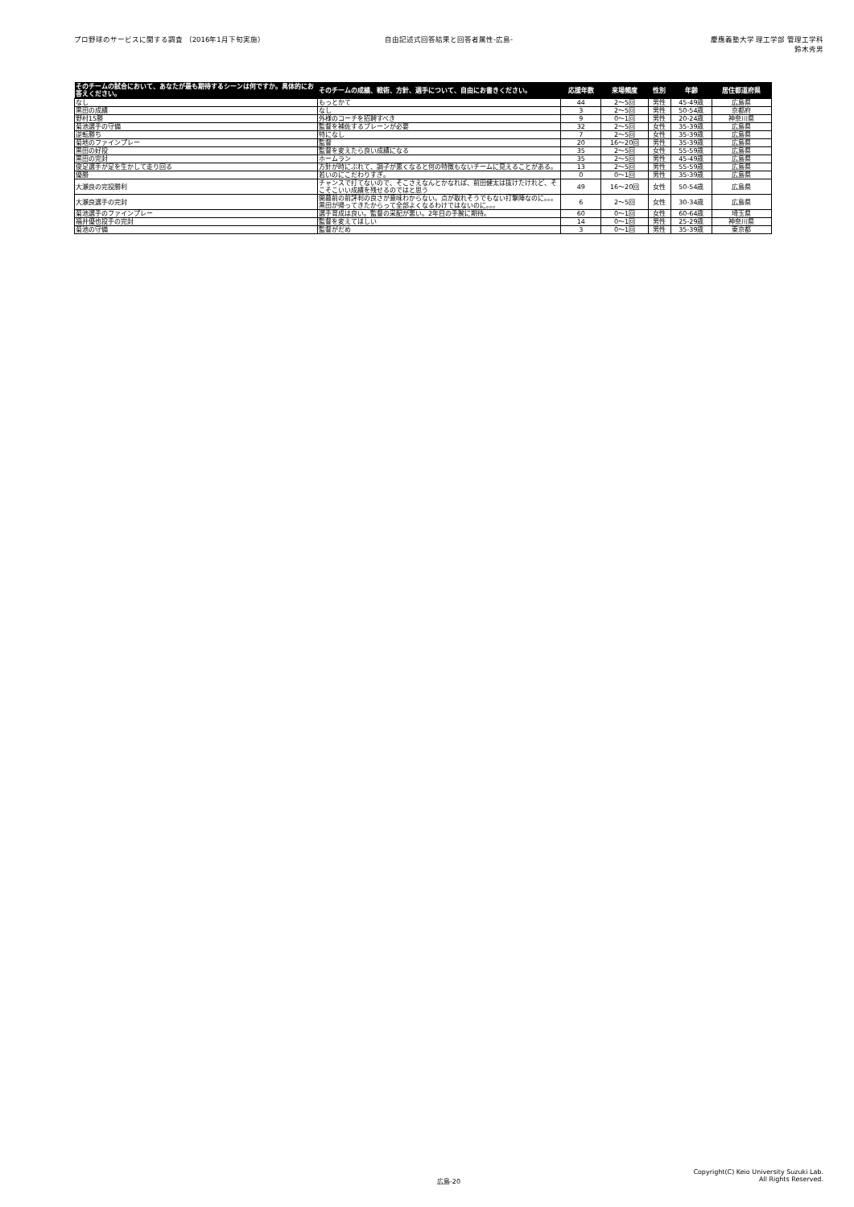プロ野球のサービスに関する調査 （2016年1月下旬実施）
自由記述式回答結果と回答者属性-広島-
慶應義塾大学 理工学部 管理工学科
鈴木秀男
| そのチームの試合において、あなたが最も期待するシーンは何ですか。具体的にお答えください。 | そのチームの成績、戦術、方針、選手について、自由にお書きください。 | 応援年数 | 来場頻度 | 性別 | 年齢 | 居住都道府県 |
| --- | --- | --- | --- | --- | --- | --- |
| なし | もっとかて | 44 | 2～5回 | 男性 | 45-49歳 | 広島県 |
| 黒田の成績 | なし | 3 | 2～5回 | 男性 | 50-54歳 | 京都府 |
| 野村15勝 | 外様のコーチを招聘すべき | 9 | 0～1回 | 男性 | 20-24歳 | 神奈川県 |
| 菊池選手の守備 | 監督を補佐するブレーンが必要 | 32 | 2～5回 | 女性 | 35-39歳 | 広島県 |
| 逆転勝ち | 特になし | 7 | 2～5回 | 女性 | 35-39歳 | 広島県 |
| 菊地のファインプレー | 監督 | 20 | 16～20回 | 男性 | 35-39歳 | 広島県 |
| 黒田の好投 | 監督を変えたら良い成績になる | 35 | 2～5回 | 女性 | 55-59歳 | 広島県 |
| 黒田の完封 | ホームラン | 35 | 2～5回 | 男性 | 45-49歳 | 広島県 |
| 俊足選手が足を生かして走り回る | 方針が時にぶれて、調子が悪くなると何の特徴もないチームに見えることがある。 | 13 | 2～5回 | 男性 | 55-59歳 | 広島県 |
| 優勝 | 若いのにこだわりすぎ。 | 0 | 0～1回 | 男性 | 35-39歳 | 広島県 |
| 大瀬良の完投勝利 | チャンスで打てないので、そこさえなんとかなれば、前田健太は抜けたけれど、そこそこいい成績を残せるのではと思う | 49 | 16～20回 | 女性 | 50-54歳 | 広島県 |
| 大瀬良選手の完封 | 開幕前の前評判の良さが意味わからない。点が取れそうでもない打撃陣なのに。。。黒田が帰ってきたからって全部よくなるわけではないのに。。。 | 6 | 2～5回 | 女性 | 30-34歳 | 広島県 |
| 菊池選手のファインプレー | 選手育成は良い。監督の采配が悪い。2年目の手腕に期待。 | 60 | 0～1回 | 女性 | 60-64歳 | 埼玉県 |
| 福井優也投手の完封 | 監督を変えてほしい | 14 | 0～1回 | 男性 | 25-29歳 | 神奈川県 |
| 菊池の守備 | 監督がだめ | 3 | 0～1回 | 男性 | 35-39歳 | 東京都 |
広島-20
Copyright(C) Keio University Suzuki Lab.
All Rights Reserved.